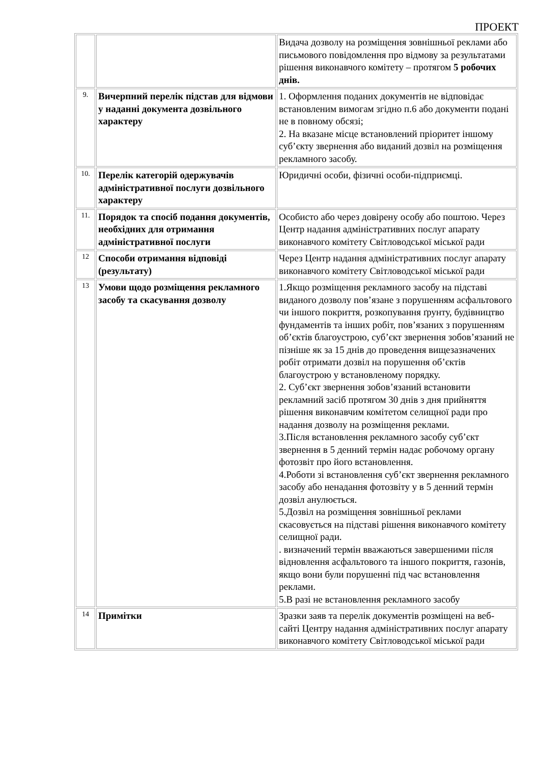ПРОЕКТ
| | | Видача дозволу на розміщення зовнішньої реклами або письмового повідомлення про відмову за результатами рішення виконавчого комітету – протягом 5 робочих днів. |
| 9. | Вичерпний перелік підстав для відмови у наданні документа дозвільного характеру | 1. Оформлення поданих документів не відповідає встановленим вимогам згідно п.6 або документи подані не в повному обсязі; 2. На вказане місце встановлений пріоритет іншому суб’єкту звернення або виданий дозвіл на розміщення рекламного засобу. |
| 10. | Перелік категорій одержувачів адміністративної послуги дозвільного характеру | Юридичні особи, фізичні особи-підприємці. |
| 11. | Порядок та спосіб подання документів, необхідних для отримання адміністративної послуги | Особисто або через довірену особу або поштою. Через Центр надання адміністративних послуг апарату виконавчого комітету Світловодської міської ради |
| 12 | Способи отримання відповіді (результату) | Через Центр надання адміністративних послуг апарату виконавчого комітету Світловодської міської ради |
| 13 | Умови щодо розміщення рекламного засобу та скасування дозволу | 1.Якщо розміщення рекламного засобу на підставі виданого дозволу пов’язане з порушенням асфальтового чи іншого покриття, розкопування ґрунту, будівництво фундаментів та інших робіт, пов’язаних з порушенням об’єктів благоустрою, суб’єкт звернення зобов’язаний не пізніше як за 15 днів до проведення вищезазначених робіт отримати дозвіл на порушення об’єктів благоустрою у встановленому порядку. 2. Суб’єкт звернення зобов’язаний встановити рекламний засіб протягом 30 днів з дня прийняття рішення виконавчим комітетом селищної ради про надання дозволу на розміщення реклами. 3.Після встановлення рекламного засобу суб’єкт звернення в 5 денний термін надає робочому органу фотозвіт про його встановлення. 4.Роботи зі встановлення суб’єкт звернення рекламного засобу або ненадання фотозвіту у в 5 денний термін дозвіл анулюється. 5.Дозвіл на розміщення зовнішньої реклами скасовується на підставі рішення виконавчого комітету селищної ради. . визначений термін вважаються завершеними після відновлення асфальтового та іншого покриття, газонів, якщо вони були порушенні під час встановлення реклами. 5.В разі не встановлення рекламного засобу |
| 14 | Примітки | Зразки заяв та перелік документів розміщені на веб-сайті Центру надання адміністративних послуг апарату виконавчого комітету Світловодської міської ради |